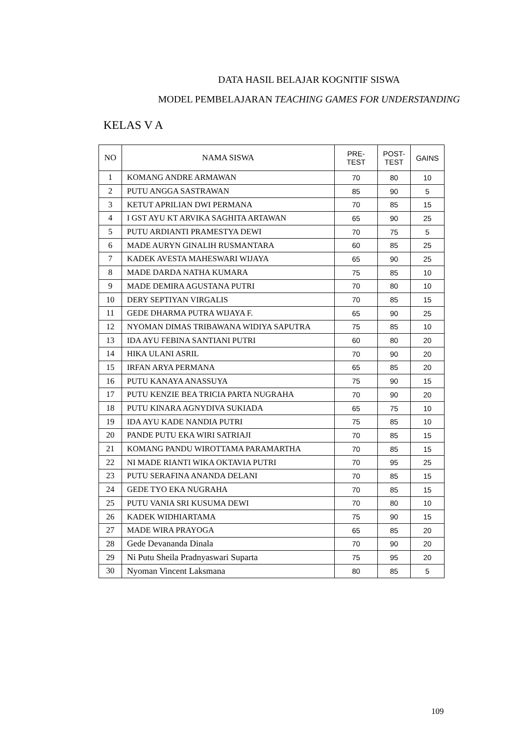DATA HASIL BELAJAR KOGNITIF SISWA
MODEL PEMBELAJARAN TEACHING GAMES FOR UNDERSTANDING
KELAS V A
| NO | NAMA SISWA | PRE- TEST | POST- TEST | GAINS |
| --- | --- | --- | --- | --- |
| 1 | KOMANG ANDRE ARMAWAN | 70 | 80 | 10 |
| 2 | PUTU ANGGA SASTRAWAN | 85 | 90 | 5 |
| 3 | KETUT APRILIAN DWI PERMANA | 70 | 85 | 15 |
| 4 | I GST AYU KT ARVIKA SAGHITA ARTAWAN | 65 | 90 | 25 |
| 5 | PUTU ARDIANTI PRAMESTYA DEWI | 70 | 75 | 5 |
| 6 | MADE AURYN GINALIH RUSMANTARA | 60 | 85 | 25 |
| 7 | KADEK AVESTA MAHESWARI WIJAYA | 65 | 90 | 25 |
| 8 | MADE DARDA NATHA KUMARA | 75 | 85 | 10 |
| 9 | MADE DEMIRA AGUSTANA PUTRI | 70 | 80 | 10 |
| 10 | DERY SEPTIYAN VIRGALIS | 70 | 85 | 15 |
| 11 | GEDE DHARMA PUTRA WIJAYA F. | 65 | 90 | 25 |
| 12 | NYOMAN DIMAS TRIBAWANA WIDIYA SAPUTRA | 75 | 85 | 10 |
| 13 | IDA AYU FEBINA SANTIANI PUTRI | 60 | 80 | 20 |
| 14 | HIKA ULANI ASRIL | 70 | 90 | 20 |
| 15 | IRFAN ARYA PERMANA | 65 | 85 | 20 |
| 16 | PUTU KANAYA ANASSUYA | 75 | 90 | 15 |
| 17 | PUTU KENZIE BEA TRICIA PARTA NUGRAHA | 70 | 90 | 20 |
| 18 | PUTU KINARA AGNYDIVA SUKIADA | 65 | 75 | 10 |
| 19 | IDA AYU KADE NANDIA PUTRI | 75 | 85 | 10 |
| 20 | PANDE PUTU EKA WIRI SATRIAJI | 70 | 85 | 15 |
| 21 | KOMANG PANDU WIROTTAMA PARAMARTHA | 70 | 85 | 15 |
| 22 | NI MADE RIANTI WIKA OKTAVIA PUTRI | 70 | 95 | 25 |
| 23 | PUTU SERAFINA ANANDA DELANI | 70 | 85 | 15 |
| 24 | GEDE TYO EKA NUGRAHA | 70 | 85 | 15 |
| 25 | PUTU VANIA SRI KUSUMA DEWI | 70 | 80 | 10 |
| 26 | KADEK WIDHIARTAMA | 75 | 90 | 15 |
| 27 | MADE WIRA PRAYOGA | 65 | 85 | 20 |
| 28 | Gede Devananda Dinala | 70 | 90 | 20 |
| 29 | Ni Putu Sheila Pradnyaswari Suparta | 75 | 95 | 20 |
| 30 | Nyoman Vincent Laksmana | 80 | 85 | 5 |
109